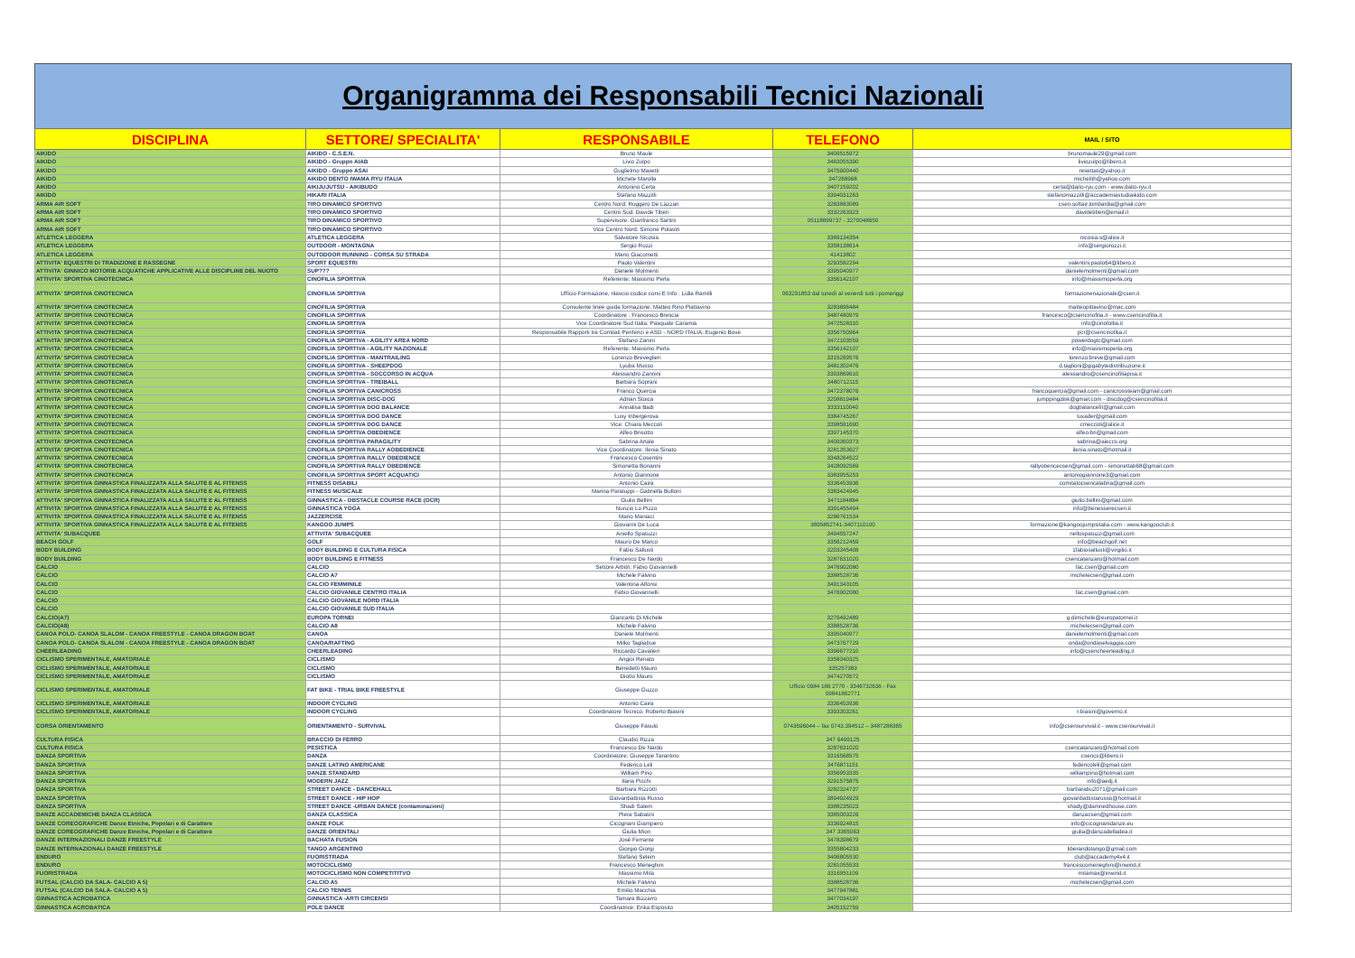Organigramma dei Responsabili Tecnici Nazionali
| DISCIPLINA | SETTORE/ SPECIALITA' | RESPONSABILE | TELEFONO | MAIL / SITO |
| --- | --- | --- | --- | --- |
| AIKIDO | AIKIDO - C.S.E.N. | Bruno Maule | 3409515972 | brunomaule29@gmail.com |
| AIKIDO | AIKIDO - Gruppo AIAB | Livio Zulpo | 3483055390 | liviozulpo@libero.it |
| AIKIDO | AIKIDO - Gruppo ASAI | Guglielmo Masetti | 3475900440 | resettati@yahoo.it |
| AIKIDO | AIKIDO DENTO IWAMA RYU ITALIA | Michele Marolla | 347268968 | michelith@yahoo.com |
| AIKIDO | AIKIJUJUTSU - AIKIBUDO | Antonino Certa | 3407159202 | certa@daito-ryu.com - www.daito-ryu.it |
| AIKIDO | HIKARI ITALIA | Stefano Mazzilli | 3394031263 | stefanomazzilli@accademiastudiaikido.com |
| ARMA AIR SOFT | TIRO DINAMICO SPORTIVO | Centro Nord: Ruggero De Lazzari | 3283883089 | csen.softair.lombardia@gmail.com |
| ARMA AIR SOFT | TIRO DINAMICO SPORTIVO | Centro Sud: Davide Tiberi | 3332263323 | davidetiberi@email.it |
| ARMA AIR SOFT | TIRO DINAMICO SPORTIVO | Supervisore: Gianfranco Sartini | 05118899737 - 3270048650 | |
| ARMA AIR SOFT | TIRO DINAMICO SPORTIVO | Vice Centro Nord: Simone Polastri | | |
| ATLETICA LEGGERA | ATLETICA LEGGERA | Salvatore Nicosia | 3389134354 | nicosia.s@alice.it |
| ATLETICA LEGGERA | OUTDOOR - MONTAGNA | Sergio Rozzi | 3358138614 | info@sergiorozzi.it |
| ATLETICA LEGGERA | OUTODOOR RUNNING - CORSA SU STRADA | Mario Giacometti | 41413802 | |
| ATTIVITA' EQUESTRI DI TRADIZIONE E RASSEGNE | SPORT EQUESTRI | Paolo Valentini | 3293582294 | valentini.paolo64@libero.it |
| ATTIVITA' GINNICO MOTORIE ACQUATICHE APPLICATIVE ALLE DISCIPLINE DEL NUOTO | SUP??? | Daniele Molmenti | 3395040977 | danielemolmenti@gmail.com |
| ATTIVITA' SPORTIVA CINOTECNICA | CINOFILIA SPORTIVA | Referente: Massimo Perla | 3356142107 | info@massimoperla.org |
| ATTIVITA' SPORTIVA CINOTECNICA | CINOFILIA SPORTIVA | Ufficio Formazione, rilascio codice corsi E Info : Lidia Ramilli | 063291853 dal lunedì al venerdì tutti i pomeriggi | formazionenazionale@csen.it |
| ATTIVITA' SPORTIVA CINOTECNICA | CINOFILIA SPORTIVA | Consulente linee guida formazione: Matteo Rino Piattavino | 3283896484 | matteopittavino@mac.com |
| ATTIVITA' SPORTIVA CINOTECNICA | CINOFILIA SPORTIVA | Coordinatore : Francesco Brescia | 3487480979 | francesco@csencinofilia.it - www.csencinofilia.it |
| ATTIVITA' SPORTIVA CINOTECNICA | CINOFILIA SPORTIVA | Vice Coordinatore Sud Italia: Pasquale Caramia | 3472528310 | info@cinofollia.it |
| ATTIVITA' SPORTIVA CINOTECNICA | CINOFILIA SPORTIVA | Responsabile Rapporti tra Comitati Periferici e ASD - NORD ITALIA: Eugenio Bove | 3356750964 | pcr@csencinofilia.it |
| ATTIVITA' SPORTIVA CINOTECNICA | CINOFILIA SPORTIVA - AGILITY AREA NORD | Stefano Zanini | 3472103559 | powerdogtc@gmail.com |
| ATTIVITA' SPORTIVA CINOTECNICA | CINOFILIA SPORTIVA - AGILITY NAZIONALE | Referente: Massimo Perla | 3356142107 | info@massimoperla.org |
| ATTIVITA' SPORTIVA CINOTECNICA | CINOFILIA SPORTIVA - MANTRAILING | Lorenzo Breveglieri | 3315269576 | lorenzo.breve@gmail.com |
| ATTIVITA' SPORTIVA CINOTECNICA | CINOFILIA SPORTIVA - SHEEPDOG | Lyuba Musso | 3481302476 | d.taglioni@gigabytedistribuzione.it |
| ATTIVITA' SPORTIVA CINOTECNICA | CINOFILIA SPORTIVA - SOCCORSO IN ACQUA | Alessandro Zannini | 3393869610 | alessandro@csencinofiliapisa.it |
| ATTIVITA' SPORTIVA CINOTECNICA | CINOFILIA SPORTIVA - TREIBALL | Barbara Soprani | 3480712115 | |
| ATTIVITA' SPORTIVA CINOTECNICA | CINOFILIA SPORTIVA CANICROSS | Franco Quercia | 3472378076 | francoquercia@gmail.com - canicrossteam@gmail.com |
| ATTIVITA' SPORTIVA CINOTECNICA | CINOFILIA SPORTIVA DISC-DOG | Adrian Stoica | 3208819484 | jumppingdisk@gmail.com - discdog@csencinofilia.it |
| ATTIVITA' SPORTIVA CINOTECNICA | CINOFILIA SPORTIVA DOG BALANCE | Annalisa Badi | 3333110040 | dogbalancefit@gmail.com |
| ATTIVITA' SPORTIVA CINOTECNICA | CINOFILIA SPORTIVA DOG DANCE | Lusy Inbergerova | 3384745267 | luxader@gmail.com |
| ATTIVITA' SPORTIVA CINOTECNICA | CINOFILIA SPORTIVA DOG DANCE | Vice: Chiara Meccoli | 3398581690 | cmeccoli@alice.it |
| ATTIVITA' SPORTIVA CINOTECNICA | CINOFILIA SPORTIVA OBEDIENCE | Alfeo Brisotto | 3397145370 | alfeo.bri@gmail.com |
| ATTIVITA' SPORTIVA CINOTECNICA | CINOFILIA SPORTIVA PARAGILITY | Sabrina Artale | 3409360373 | sabrina@aieccs.org |
| ATTIVITA' SPORTIVA CINOTECNICA | CINOFILIA SPORTIVA RALLY AOBEDIENCE | Vice Coordinatore: Ilenia Sinato | 3281353627 | ilenia.sinato@hotmail.it |
| ATTIVITA' SPORTIVA CINOTECNICA | CINOFILIA SPORTIVA RALLY OBEDIENCE | Francesco Cosentini | 3348264522 | |
| ATTIVITA' SPORTIVA CINOTECNICA | CINOFILIA SPORTIVA RALLY OBEDIENCE | Simonetta Bonanni | 3428092569 | rallyobencecsen@gmail.com - simonettab68@gmail.com |
| ATTIVITA' SPORTIVA CINOTECNICA | CINOFILIA SPORTIVA SPORT ACQUATICI | Antonio Giannone | 3383955253 | antoniogiannone3@gmail.com |
| ATTIVITA' SPORTIVA GINNASTICA FINALIZZATA ALLA SALUTE E AL FITENSS | FITNESS DISABILI | Antonio Caira | 3336453936 | comitatocsencalabria@gmail.com |
| ATTIVITA' SPORTIVA GINNASTICA FINALIZZATA ALLA SALUTE E AL FITENSS | FITNESS MUSICALE | Marina Paraluppi - Gabriella Bulloni | 3383424945 | |
| ATTIVITA' SPORTIVA GINNASTICA FINALIZZATA ALLA SALUTE E AL FITENSS | GINNASTICA - OBSTACLE COURSE RACE (OCR) | Giulio Bellini | 3471184884 | giulio.bellini@gmail.com |
| ATTIVITA' SPORTIVA GINNASTICA FINALIZZATA ALLA SALUTE E AL FITENSS | GINNASTICA YOGA | Nunzio Lo Pizzo | 3391455494 | info@benesserecsen.it |
| ATTIVITA' SPORTIVA GINNASTICA FINALIZZATA ALLA SALUTE E AL FITENSS | JAZZERCISE | Mario Maniaci | 3286761534 | |
| ATTIVITA' SPORTIVA GINNASTICA FINALIZZATA ALLA SALUTE E AL FITENSS | KANGOO JUMPS | Giovanni De Luca | 3895852741-3407110100 | formazione@kangoojumpsitalia.com - www.kangooclub.it |
| ATTIVITA' SUBACQUEE | ATTIVITA' SUBACQUEE | Aniello Spatuzzi | 3494557247 | nellospatuzzi@gmail.com |
| BEACH GOLF | GOLF | Mauro De Marco | 3356212459 | info@beachgolf.net |
| BODY BUILDING | BODY BUILDING E CULTURA FISICA | Fabio Sallusti | 3203345408 | 1fabiosallusti@virgilio.it |
| BODY BUILDING | BODY BUILDING E FITNESS | Francesco De Nardo | 3287631020 | csencatanzaro@hotmail.com |
| CALCIO | CALCIO | Settore Arbitri: Fabio Giovannelli | 3476902080 | fac.csen@gmail.com |
| CALCIO | CALCIO A7 | Michele Falvino | 3388528736 | michelecsen@gmail.com |
| CALCIO | CALCIO FEMMINILE | Valentina Alfonsi | 3491343105 | |
| CALCIO | CALCIO GIOVANILE CENTRO ITALIA | Fabio Giovannelli | 3476902080 | fac.csen@gmail.com |
| CALCIO | CALCIO GIOVANILE NORD ITALIA | | | |
| CALCIO | CALCIO GIOVANILE SUD ITALIA | | | |
| CALCIO(A7) | EUROPA TORNEI | Giancarlo Di Michele | 3279492489 | g.dimichele@europatornei.it |
| CALCIO(A8) | CALCIO A8 | Michele Falvino | 3388528736 | michelecsen@gmail.com |
| CANOA POLO- CANOA SLALOM - CANOA FREESTYLE - CANOA DRAGON BOAT | CANOA | Daniele Molmenti | 3395040977 | danielemolmenti@gmail.com |
| CANOA POLO- CANOA SLALOM - CANOA FREESTYLE - CANOA DRAGON BOAT | CANOA/RAFTING | Milko Tagliabue | 3473767729 | onda@ondaselvaggia.com |
| CHEERLEADING | CHEERLEADING | Riccardo Cavalieri | 3396677210 | info@csencheerleading.it |
| CICLISMO SPERIMENTALE, AMATORIALE | CICLISMO | Angioi Renato | 3358340325 | |
| CICLISMO SPERIMENTALE, AMATORIALE | CICLISMO | Benedetti Mauro | 335257383 | |
| CICLISMO SPERIMENTALE, AMATORIALE | CICLISMO | Diotto Mauro | 3474270572 | |
| CICLISMO SPERIMENTALE, AMATORIALE | FAT BIKE - TRIAL BIKE FREESTYLE | Giuseppe Guzzo | Ufficio 0984 186 2770 - 3346732636 - Fax 09841862771 | |
| CICLISMO SPERIMENTALE, AMATORIALE | INDOOR CYCLING | Antonio Caira | 3336453936 | |
| CICLISMO SPERIMENTALE, AMATORIALE | INDOOR CYCLING | Coordinatore Tecnico: Roberto Biasini | 3393303261 | r.biasini@governo.it |
| CORSA ORIENTAMENTO | ORIENTAMENTO - SURVIVAL | Giuseppe Fasulo | 0743596044 – fax 0743.394512 – 3487288365 | info@csensurvival.it - www.csensurvival.it |
| CULTURA FISICA | BRACCIO DI FERRO | Claudio Rizza | 347 6499125 | |
| CULTURA FISICA | PESISTICA | Francesco De Nardo | 3287631020 | csencatanzaro@hotmail.com |
| DANZA SPORTIVA | DANZA | Coordinatore: Giuseppe Tarantino | 3316568575 | csencs@libero.it |
| DANZA SPORTIVA | DANZE LATINO AMERICANE | Federico Leli | 3476871151 | federicoleli@gmail.com |
| DANZA SPORTIVA | DANZE STANDARD | William Pino | 3356953335 | williampino@hotmail.com |
| DANZA SPORTIVA | MODERN JAZZ | Ilaria Picchi | 3291575875 | info@aedj.it |
| DANZA SPORTIVA | STREET DANCE - DANCEHALL | Barbara Rizzotti | 3282324737 | barbarabu2071@gmail.com |
| DANZA SPORTIVA | STREET DANCE - HIP HOP | Giovanbattista Russo | 3894924929 | giovanbattistarusso@hotmail.it |
| DANZA SPORTIVA | STREET DANCE -URBAN DANCE (contaminazioni) | Shadi Salem | 3388235023 | shady@damnedhouse.com |
| DANZE ACCADEMICHE DANZA CLASSICA | DANZA CLASSICA | Piera Sabatini | 3385003226 | danzacsen@gmail.com |
| DANZE COREOGRAFICHE Danze Etniche, Popolari e di Carattere | DANZE FOLK | Cicognani Giampiero | 3336924815 | info@cicognanidanze.eu |
| DANZE COREOGRAFICHE Danze Etniche, Popolari e di Carattere | DANZE ORIENTALI | Giulia Mion | 347 3365063 | giulia@danzadelladea.it |
| DANZE INTERNAZIONALI DANZE FREESTYLE | BACHATA FUSION | Josè Ferrante | 3478398679 | |
| DANZE INTERNAZIONALI DANZE FREESTYLE | TANGO ARGENTINO | Giorgio Giorgi | 3355804233 | liberandotango@gmail.com |
| ENDURO | FUORISTRADA | Stefano Selem | 3406805530 | club@accademy4x4.it |
| ENDURO | MOTOCICLISMO | Francesco Meneghini | 3281055533 | francescomeneghini@inwind.it |
| FUORISTRADA | MOTOCICLISMO NON COMPETITITVO | Massimo Mita | 3316951109 | mitamax@inwind.it |
| FUTSAL (CALCIO DA SALA- CALCIO A 5) | CALCIO A5 | Michele Falvino | 3388528736 | michelecsen@gmail.com |
| FUTSAL (CALCIO DA SALA- CALCIO A 5) | CALCIO TENNIS | Emilio Macchia | 3477947881 | |
| GINNASTICA ACROBATICA | GINNASTICA -ARTI CIRCENSI | Tamara Bizzarro | 3477034197 | |
| GINNASTICA ACROBATICA | POLE DANCE | Coordinatrice: Erika Esposito | 3405152759 | |